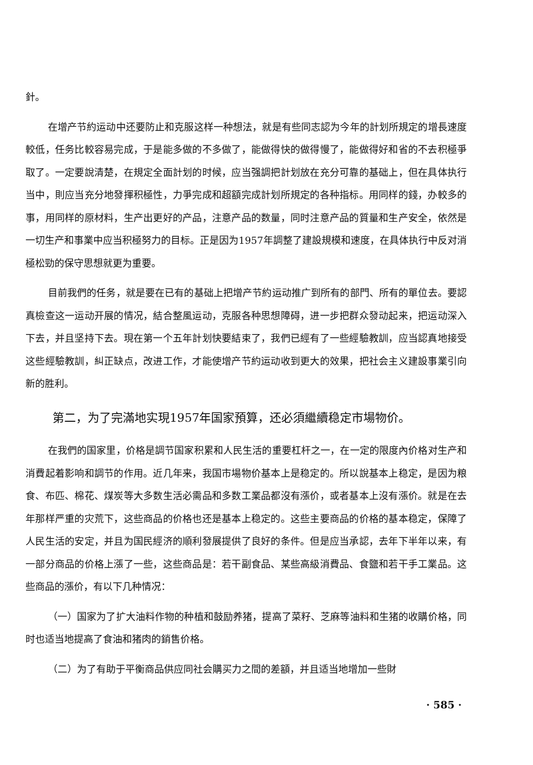針。
在增产节約运动中还要防止和克服这样一种想法，就是有些同志認为今年的計划所規定的增長速度較低，任务比較容易完成，于是能多做的不多做了，能做得快的做得慢了，能做得好和省的不去积極爭取了。一定要說清楚，在規定全面計划的时候，应当强調把計划放在充分可靠的基础上，但在具体执行当中，則应当充分地發揮积極性，力爭完成和超額完成計划所規定的各种指标。用同样的錢，办較多的事，用同样的原材料，生产出更好的产品，注意产品的数量，同时注意产品的質量和生产安全，依然是一切生产和事業中应当积極努力的目标。正是因为1957年調整了建設規模和速度，在具体执行中反对消極松勁的保守思想就更为重要。
目前我們的任务，就是要在已有的基础上把增产节約运动推广到所有的部門、所有的單位去。要認真檢查这一运动开展的情况，結合整風运动，克服各种思想障碍，进一步把群众發动起来，把运动深入下去，并且坚持下去。現在第一个五年計划快要結束了，我們已經有了一些經驗教訓，应当認真地接受这些經驗教訓，糾正缺点，改进工作，才能使增产节約运动收到更大的效果，把社会主义建設事業引向新的胜利。
第二，为了完滿地实現1957年国家預算，还必須繼續稳定市場物价。
在我們的国家里，价格是調节国家积累和人民生活的重要杠杆之一，在一定的限度內价格对生产和消費起着影响和調节的作用。近几年来，我国市場物价基本上是稳定的。所以說基本上稳定，是因为粮食、布匹、棉花、煤炭等大多数生活必需品和多数工業品都沒有漲价，或者基本上沒有漲价。就是在去年那样严重的灾荒下，这些商品的价格也还是基本上稳定的。这些主要商品的价格的基本稳定，保障了人民生活的安定，并且为国民經济的順利發展提供了良好的条件。但是应当承認，去年下半年以来，有一部分商品的价格上漲了一些，这些商品是：若干副食品、某些高級消費品、食鹽和若干手工業品。这些商品的漲价，有以下几种情况：
（一）国家为了扩大油料作物的种植和鼓励养猪，提高了菜籽、芝麻等油料和生猪的收購价格，同时也适当地提高了食油和猪肉的銷售价格。
（二）为了有助于平衡商品供应同社会購买力之間的差額，并且适当地增加一些財
· 585 ·